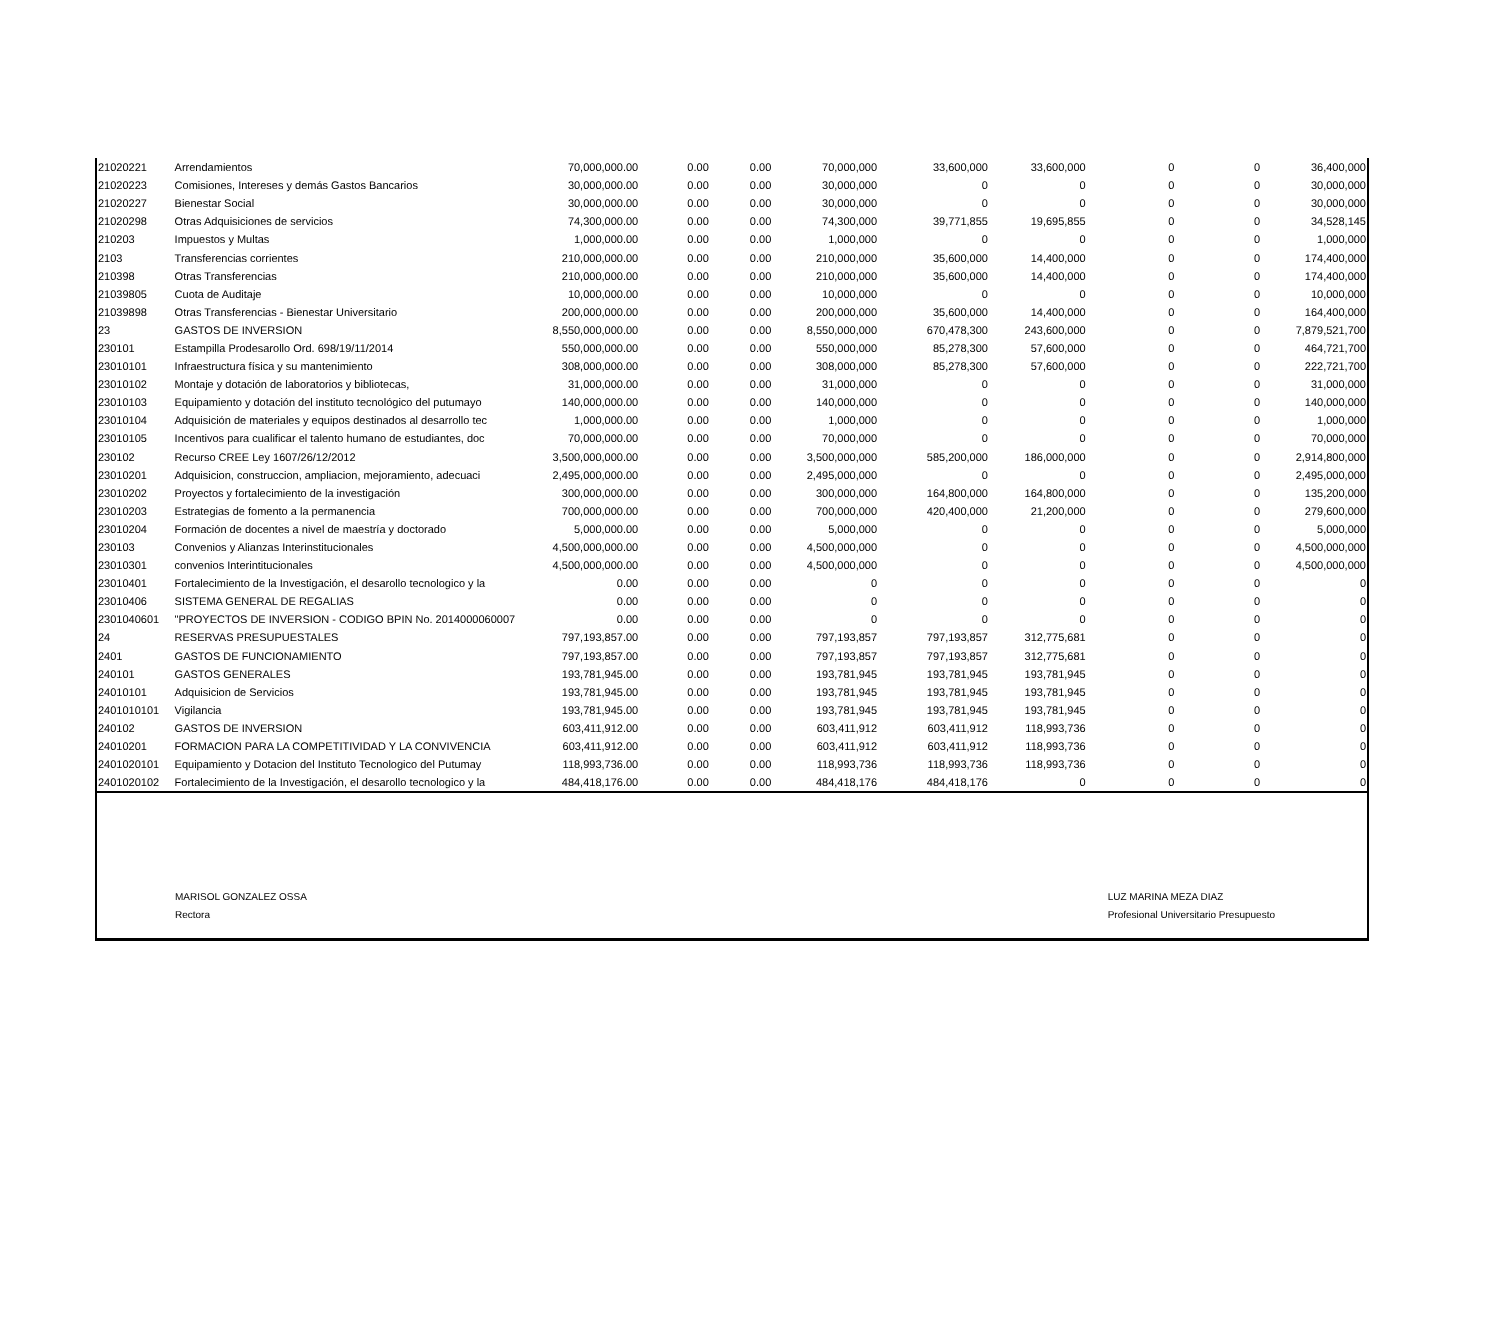| 21020221 | Arrendamientos | 70,000,000.00 | 0.00 | 0.00 | 70,000,000 | 33,600,000 | 33,600,000 | 0 | 0 | 36,400,000 |
| 21020223 | Comisiones, Intereses y demás Gastos Bancarios | 30,000,000.00 | 0.00 | 0.00 | 30,000,000 | 0 | 0 | 0 | 0 | 30,000,000 |
| 21020227 | Bienestar Social | 30,000,000.00 | 0.00 | 0.00 | 30,000,000 | 0 | 0 | 0 | 0 | 30,000,000 |
| 21020298 | Otras Adquisiciones de servicios | 74,300,000.00 | 0.00 | 0.00 | 74,300,000 | 39,771,855 | 19,695,855 | 0 | 0 | 34,528,145 |
| 210203 | Impuestos y Multas | 1,000,000.00 | 0.00 | 0.00 | 1,000,000 | 0 | 0 | 0 | 0 | 1,000,000 |
| 2103 | Transferencias corrientes | 210,000,000.00 | 0.00 | 0.00 | 210,000,000 | 35,600,000 | 14,400,000 | 0 | 0 | 174,400,000 |
| 210398 | Otras Transferencias | 210,000,000.00 | 0.00 | 0.00 | 210,000,000 | 35,600,000 | 14,400,000 | 0 | 0 | 174,400,000 |
| 21039805 | Cuota de Auditaje | 10,000,000.00 | 0.00 | 0.00 | 10,000,000 | 0 | 0 | 0 | 0 | 10,000,000 |
| 21039898 | Otras Transferencias - Bienestar Universitario | 200,000,000.00 | 0.00 | 0.00 | 200,000,000 | 35,600,000 | 14,400,000 | 0 | 0 | 164,400,000 |
| 23 | GASTOS DE INVERSION | 8,550,000,000.00 | 0.00 | 0.00 | 8,550,000,000 | 670,478,300 | 243,600,000 | 0 | 0 | 7,879,521,700 |
| 230101 | Estampilla Prodesarollo Ord. 698/19/11/2014 | 550,000,000.00 | 0.00 | 0.00 | 550,000,000 | 85,278,300 | 57,600,000 | 0 | 0 | 464,721,700 |
| 23010101 | Infraestructura física y su mantenimiento | 308,000,000.00 | 0.00 | 0.00 | 308,000,000 | 85,278,300 | 57,600,000 | 0 | 0 | 222,721,700 |
| 23010102 | Montaje y dotación de laboratorios y bibliotecas, | 31,000,000.00 | 0.00 | 0.00 | 31,000,000 | 0 | 0 | 0 | 0 | 31,000,000 |
| 23010103 | Equipamiento y dotación del instituto tecnológico del putumayo | 140,000,000.00 | 0.00 | 0.00 | 140,000,000 | 0 | 0 | 0 | 0 | 140,000,000 |
| 23010104 | Adquisición de materiales y equipos destinados al desarrollo tec | 1,000,000.00 | 0.00 | 0.00 | 1,000,000 | 0 | 0 | 0 | 0 | 1,000,000 |
| 23010105 | Incentivos para cualificar el talento humano de estudiantes, doc | 70,000,000.00 | 0.00 | 0.00 | 70,000,000 | 0 | 0 | 0 | 0 | 70,000,000 |
| 230102 | Recurso CREE Ley 1607/26/12/2012 | 3,500,000,000.00 | 0.00 | 0.00 | 3,500,000,000 | 585,200,000 | 186,000,000 | 0 | 0 | 2,914,800,000 |
| 23010201 | Adquisicion, construccion, ampliacion, mejoramiento, adecuaci | 2,495,000,000.00 | 0.00 | 0.00 | 2,495,000,000 | 0 | 0 | 0 | 0 | 2,495,000,000 |
| 23010202 | Proyectos y fortalecimiento de la investigación | 300,000,000.00 | 0.00 | 0.00 | 300,000,000 | 164,800,000 | 164,800,000 | 0 | 0 | 135,200,000 |
| 23010203 | Estrategias de fomento a la permanencia | 700,000,000.00 | 0.00 | 0.00 | 700,000,000 | 420,400,000 | 21,200,000 | 0 | 0 | 279,600,000 |
| 23010204 | Formación de docentes a nivel de maestría y doctorado | 5,000,000.00 | 0.00 | 0.00 | 5,000,000 | 0 | 0 | 0 | 0 | 5,000,000 |
| 230103 | Convenios y Alianzas Interinstitucionales | 4,500,000,000.00 | 0.00 | 0.00 | 4,500,000,000 | 0 | 0 | 0 | 0 | 4,500,000,000 |
| 23010301 | convenios Interintitucionales | 4,500,000,000.00 | 0.00 | 0.00 | 4,500,000,000 | 0 | 0 | 0 | 0 | 4,500,000,000 |
| 23010401 | Fortalecimiento de la Investigación, el desarollo tecnologico y la | 0.00 | 0.00 | 0.00 | 0 | 0 | 0 | 0 | 0 | 0 |
| 23010406 | SISTEMA GENERAL DE REGALIAS | 0.00 | 0.00 | 0.00 | 0 | 0 | 0 | 0 | 0 | 0 |
| 2301040601 | "PROYECTOS DE INVERSION - CODIGO BPIN No. 2014000060007 | 0.00 | 0.00 | 0.00 | 0 | 0 | 0 | 0 | 0 | 0 |
| 24 | RESERVAS PRESUPUESTALES | 797,193,857.00 | 0.00 | 0.00 | 797,193,857 | 797,193,857 | 312,775,681 | 0 | 0 | 0 |
| 2401 | GASTOS DE FUNCIONAMIENTO | 797,193,857.00 | 0.00 | 0.00 | 797,193,857 | 797,193,857 | 312,775,681 | 0 | 0 | 0 |
| 240101 | GASTOS GENERALES | 193,781,945.00 | 0.00 | 0.00 | 193,781,945 | 193,781,945 | 193,781,945 | 0 | 0 | 0 |
| 24010101 | Adquisicion de Servicios | 193,781,945.00 | 0.00 | 0.00 | 193,781,945 | 193,781,945 | 193,781,945 | 0 | 0 | 0 |
| 2401010101 | Vigilancia | 193,781,945.00 | 0.00 | 0.00 | 193,781,945 | 193,781,945 | 193,781,945 | 0 | 0 | 0 |
| 240102 | GASTOS DE INVERSION | 603,411,912.00 | 0.00 | 0.00 | 603,411,912 | 603,411,912 | 118,993,736 | 0 | 0 | 0 |
| 24010201 | FORMACION PARA LA COMPETITIVIDAD Y LA CONVIVENCIA | 603,411,912.00 | 0.00 | 0.00 | 603,411,912 | 603,411,912 | 118,993,736 | 0 | 0 | 0 |
| 2401020101 | Equipamiento y Dotacion del Instituto Tecnologico del Putumay | 118,993,736.00 | 0.00 | 0.00 | 118,993,736 | 118,993,736 | 118,993,736 | 0 | 0 | 0 |
| 2401020102 | Fortalecimiento de la Investigación, el desarollo tecnologico y la | 484,418,176.00 | 0.00 | 0.00 | 484,418,176 | 484,418,176 | 0 | 0 | 0 | 0 |
MARISOL GONZALEZ OSSA
Rectora
LUZ MARINA MEZA DIAZ
Profesional Universitario Presupuesto